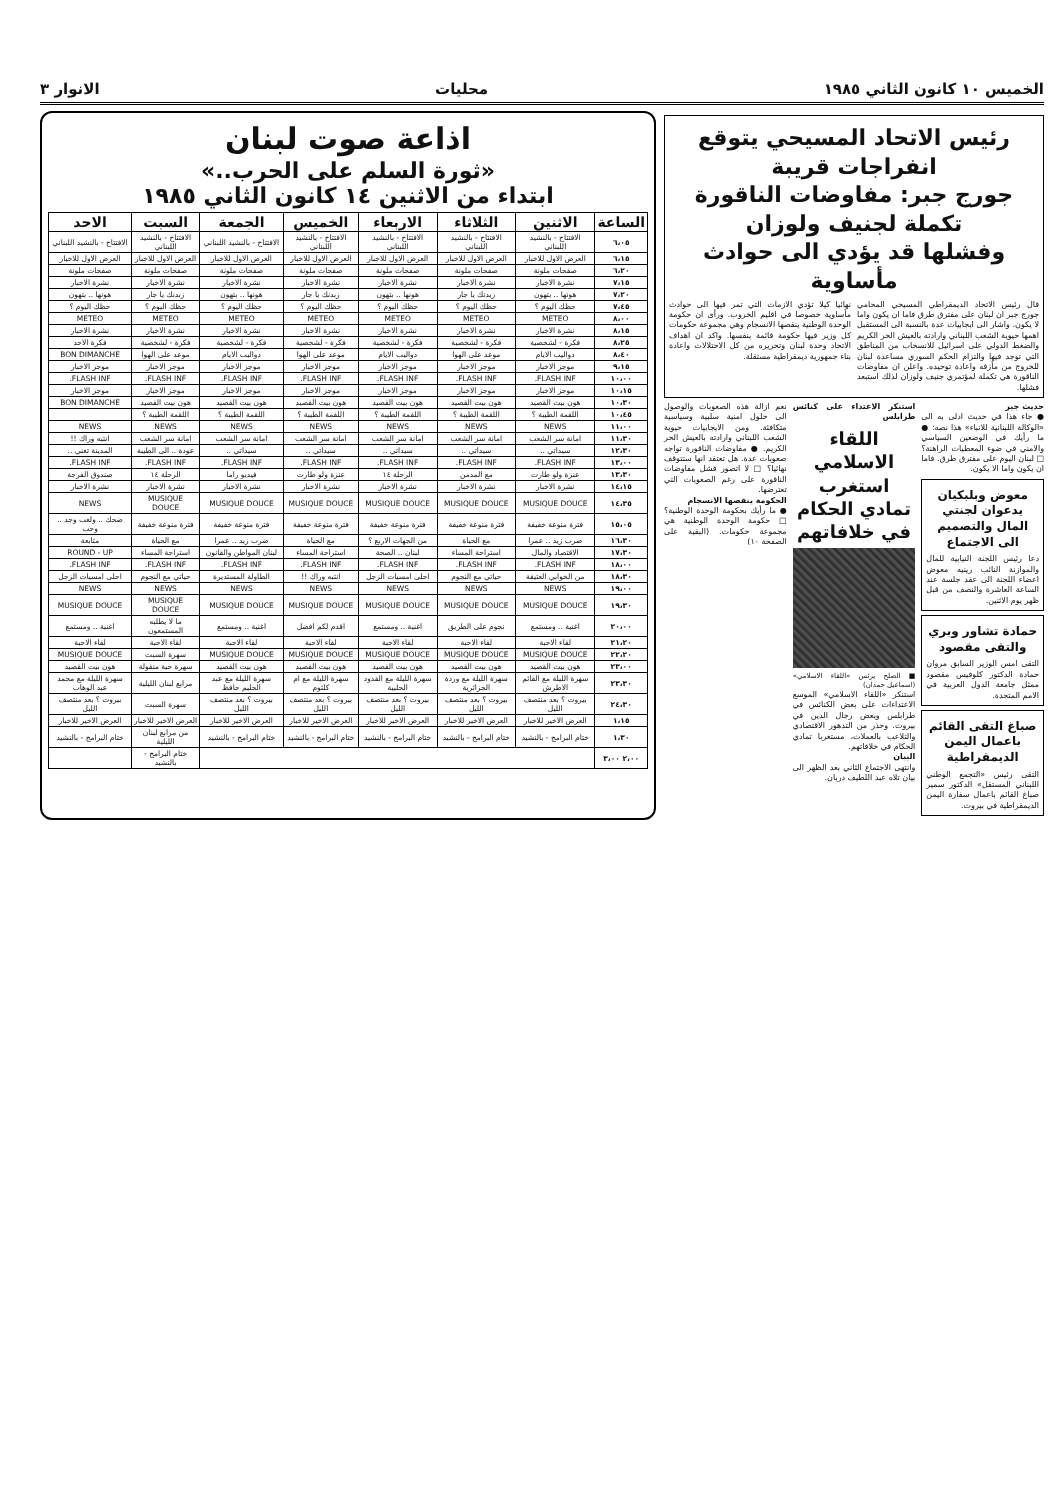الخميس ١٠ كانون الثاني ١٩٨٥ محليات الانوار ٣
رئيس الاتحاد المسيحي يتوقع انفراجات قريبة
جورج جبر: مفاوضات الناقورة تكملة لجنيف ولوزان
وفشلها قد يؤدي الى حوادث مأساوية
قال رئيس الاتحاد الديمقراطي المسيحي المحامي جورج جبر ان لبنان على مفترق طرق فاما ان يكون واما لا يكون. واشار الى ايجابيات عدة بالنسبة الى المستقبل اهمها حيوية الشعب اللبناني وارادته بالعيش الحر الكريم والضغط الدولي على اسرائيل للانسحاب من المناطق التي توجد فيها والتزام الحكم السوري مساعدة لبنان للخروج من مأزقه واعادة توحيده. واعلن ان مفاوضات الناقورة هي تكملة لمؤتمري جنيف ولوزان لذلك استبعد فشلها.
نهائيا كيلا تؤدي الازمات التي تمر فيها الى حوادث مأساوية خصوصا في اقليم الخروب. ورأى ان حكومة الوحدة الوطنية ينقصها الانسجام وهي مجموعة حكومات كل وزير فيها حكومة قائمة بنفسها. واكد ان اهداف الاتحاد وحدة لبنان وتحريره من كل الاحتلالات واعادة بناء جمهورية ديمقراطية مستقلة.
حديث جبر
● جاء هذا في حديث ادلى به الى «الوكالة اللبنانية للانباء» هذا نصه: ● ما رأيك في الوضعين السياسي والامني في ضوء المعطيات الراهنة؟ □ لبنان اليوم على مفترق طرق. فاما ان يكون واما الا يكون.
معوض وبلبكيان يدعوان لجنتي المال والتصميم الى الاجتماع
دعا رئيس اللجنة النيابية للمال والموازنة النائب رينيه معوض اعضاء اللجنة الى عقد جلسة عند الساعة العاشرة والنصف من قبل ظهر يوم الاثنين.
حمادة تشاور وبري والتقى مقصود
التقى امس الوزير السابق مروان حمادة الدكتور كلوفيس مقصود ممثل جامعة الدول العربية في الامم المتحدة.
صباغ التقى القائم باعمال اليمن الديمقراطية
التقى رئيس «التجمع الوطني اللبناني المستقل» الدكتور سمير صباغ القائم باعمال سفارة اليمن الديمقراطية في بيروت.
استنكر الاعتداء على كنائس طرابلس
اللقاء الاسلامي استغرب تمادي الحكام في خلافاتهم
■ الصلح يرئس «اللقاء الاسلامي» (اسماعيل حمدان)
استنكر «اللقاء الاسلامي» الموسع الاعتداءات على بعض الكنائس في طرابلس وبعض رجال الدين في بيروت. وحذر من التدهور الاقتصادي والتلاعب بالعملات، مستغربا تمادي الحكام في خلافاتهم.
البيان
وانتهى الاجتماع الثاني بعد الظهر الى بيان تلاه عبد اللطيف دربان.
نعم ازالة هذه الصعوبات والوصول الى حلول امنية سلبية وسياسية متكافئة. ومن الايجابيات حيوية الشعب اللبناني وارادته بالعيش الحر الكريم. ● مفاوضات الناقورة تواجه صعوبات عدة. هل تعتقد انها ستتوقف نهائيا؟ □ لا اتصور فشل مفاوضات الناقورة على رغم الصعوبات التي تعترضها.
الحكومة ينقصها الانسجام
● ما رأيك بحكومة الوحدة الوطنية؟ □ حكومة الوحدة الوطنية هي مجموعة حكومات. (البقية على الصفحة ١٠)
اذاعة صوت لبنان
«ثورة السلم على الحرب..»
ابتداء من الاثنين ١٤ كانون الثاني ١٩٨٥
| الساعة | الاثنين | الثلاثاء | الاربعاء | الخميس | الجمعة | السبت | الاحد |
| --- | --- | --- | --- | --- | --- | --- | --- |
| ٦،٠٥ | الافتتاح - بالنشيد اللبناني | الافتتاح - بالنشيد اللبناني | الافتتاح - بالنشيد اللبناني | الافتتاح - بالنشيد اللبناني | الافتتاح - بالنشيد اللبناني | الافتتاح - بالنشيد اللبناني | الافتتاح - بالنشيد اللبناني |
| ٦،١٥ | العرض الاول للاخبار | العرض الاول للاخبار | العرض الاول للاخبار | العرض الاول للاخبار | العرض الاول للاخبار | العرض الاول للاخبار | العرض الاول للاخبار |
| ٦،٢٠ | صفحات ملونة | صفحات ملونة | صفحات ملونة | صفحات ملونة | صفحات ملونة | صفحات ملونة | صفحات ملونة |
| ٧،١٥ | نشرة الاخبار | نشرة الاخبار | نشرة الاخبار | نشرة الاخبار | نشرة الاخبار | نشرة الاخبار | نشرة الاخبار |
| ٧،٢٠ | هونها .. بتهون | زبدنك يا جار | هونها .. بتهون | زبدنك يا جار | هونها .. بتهون | زبدنك يا جار | هونها .. بتهون |
| ٧،٤٥ | حظك اليوم ؟ | حظك اليوم ؟ | حظك اليوم ؟ | حظك اليوم ؟ | حظك اليوم ؟ | حظك اليوم ؟ | حظك اليوم ؟ |
| ٨،٠٠ | METEO | METEO | METEO | METEO | METEO | METEO | METEO |
| ٨،١٥ | نشرة الاخبار | نشرة الاخبار | نشرة الاخبار | نشرة الاخبار | نشرة الاخبار | نشرة الاخبار | نشرة الاخبار |
| ٨،٢٥ | فكرة - لشخصية | فكرة - لشخصية | فكرة - لشخصية | فكرة - لشخصية | فكرة - لشخصية | فكرة - لشخصية | فكرة الاحد |
| ٨،٤٠ | دواليب الايام | موعد على الهوا | دواليب الايام | موعد على الهوا | دواليب الايام | موعد على الهوا | BON DIMANCHE |
| ٩،١٥ | موجز الاخبار | موجز الاخبار | موجز الاخبار | موجز الاخبار | موجز الاخبار | موجز الاخبار | موجز الاخبار |
| ١٠،٠٠ | FLASH INF. | FLASH INF. | FLASH INF. | FLASH INF. | FLASH INF. | FLASH INF. | FLASH INF. |
| ١٠،١٥ | موجز الاخبار | موجز الاخبار | موجز الاخبار | موجز الاخبار | موجز الاخبار | موجز الاخبار | موجز الاخبار |
| ١٠،٣٠ | هون بيت القصيد | هون بيت القصيد | هون بيت القصيد | هون بيت القصيد | هون بيت القصيد | هون بيت القصيد | BON DIMANCHE |
| ١٠،٤٥ | اللقمة الطيبة ؟ | اللقمة الطيبة ؟ | اللقمة الطيبة ؟ | اللقمة الطيبة ؟ | اللقمة الطيبة ؟ | اللقمة الطيبة ؟ | |
| ١١،٠٠ | NEWS | NEWS | NEWS | NEWS | NEWS | NEWS | NEWS |
| ١١،٣٠ | امانة سر الشعب | امانة سر الشعب | امانة سر الشعب | امانة سر الشعب | امانة سر الشعب | امانة سر الشعب | انتبه وراك !! |
| ١٢،٣٠ | سيداتي .. | سيداتي .. | سيداتي .. | سيداتي .. | سيداتي .. | عودة .. الى الطيبة | المدينة تغني .. |
| ١٣،٠٠ | FLASH INF. | FLASH INF. | FLASH INF. | FLASH INF. | FLASH INF. | FLASH INF. | FLASH INF. |
| ١٣،٣٠ | عنزة ولو طارت | مع المدمن | الرحلة ١٤ | عنزة ولو طارت | فيديو راما | الرحلة ١٤ | صندوق الفرجة |
| ١٤،١٥ | نشرة الاخبار | نشرة الاخبار | نشرة الاخبار | نشرة الاخبار | نشرة الاخبار | نشرة الاخبار | نشرة الاخبار |
| ١٤،٣٥ | MUSIQUE DOUCE | MUSIQUE DOUCE | MUSIQUE DOUCE | MUSIQUE DOUCE | MUSIQUE DOUCE | MUSIQUE DOUCE | NEWS |
| ١٥،٠٥ | فترة منوعة خفيفة | فترة منوعة خفيفة | فترة منوعة خفيفة | فترة منوعة خفيفة | فترة منوعة خفيفة | فترة منوعة خفيفة | ضحك .. ولعب وجد .. وحب |
| ١٦،٣٠ | ضرب زيد .. عمرا | مع الحياة | من الجهات الاربع ؟ | مع الحياة | ضرب زيد .. عمرا | مع الحياة | متابعة |
| ١٧،٣٠ | الاقتصاد والمال | استراحة المساء | لبنان .. الصحة | استراحة المساء | لبنان المواطن والقانون | استراحة المساء | ROUND - UP |
| ١٨،٠٠ | FLASH INF. | FLASH INF. | FLASH INF. | FLASH INF. | FLASH INF. | FLASH INF. | FLASH INF. |
| ١٨،٣٠ | من الخوابي العتيقة | حياتي مع النجوم | احلى امسيات الزجل | انتبه وراك !! | الطاولة المستديرة | حياتي مع النجوم | احلى امسيات الزجل |
| ١٩،٠٠ | NEWS | NEWS | NEWS | NEWS | NEWS | NEWS | NEWS |
| ١٩،٣٠ | MUSIQUE DOUCE | MUSIQUE DOUCE | MUSIQUE DOUCE | MUSIQUE DOUCE | MUSIQUE DOUCE | MUSIQUE DOUCE | MUSIQUE DOUCE |
| ٢٠،٠٠ | اغنية .. ومستمع | نجوم على الطريق | اغنية .. ومستمع | اقدم لكم افضل | اغنية .. ومستمع | ما لا يطلبه المستمعون | اغنية .. ومستمع |
| ٢١،٢٠ | لقاء الاحبة | لقاء الاحبة | لقاء الاحبة | لقاء الاحبة | لقاء الاحبة | لقاء الاحبة | لقاء الاحبة |
| ٢٢،٢٠ | MUSIQUE DOUCE | MUSIQUE DOUCE | MUSIQUE DOUCE | MUSIQUE DOUCE | MUSIQUE DOUCE | سهرة السبت | MUSIQUE DOUCE |
| ٢٣،٠٠ | هون بيت القصيد | هون بيت القصيد | هون بيت القصيد | هون بيت القصيد | هون بيت القصيد | سهرة حية منقولة | هون بيت القصيد |
| ٢٣،٣٠ | سهرة الليلة مع القائم الاطرش | سهرة الليلة مع وردة الجزائرية | سهرة الليلة مع القدود الحلبية | سهرة الليلة مع ام كلثوم | سهرة الليلة مع عبد الحليم حافظ | مرابع لبنان الليلية | سهرة الليلة مع محمد عبد الوهاب |
| ٢٤،٣٠ | بيروت ؟ بعد منتصف الليل | بيروت ؟ بعد منتصف الليل | بيروت ؟ بعد منتصف الليل | بيروت ؟ بعد منتصف الليل | بيروت ؟ بعد منتصف الليل | سهرة السبت | بيروت ؟ بعد منتصف الليل |
| ١،١٥ | العرض الاخير للاخبار | العرض الاخير للاخبار | العرض الاخير للاخبار | العرض الاخير للاخبار | العرض الاخير للاخبار | العرض الاخير للاخبار | العرض الاخير للاخبار |
| ١،٣٠ | ختام البرامج - بالنشيد | ختام البرامج - بالنشيد | ختام البرامج - بالنشيد | ختام البرامج - بالنشيد | ختام البرامج - بالنشيد | من مرابع لبنان الليلية | ختام البرامج - بالنشيد |
| ٢،٠٠ ٣،٠٠ | | | | | | ختام البرامج - بالنشيد | |